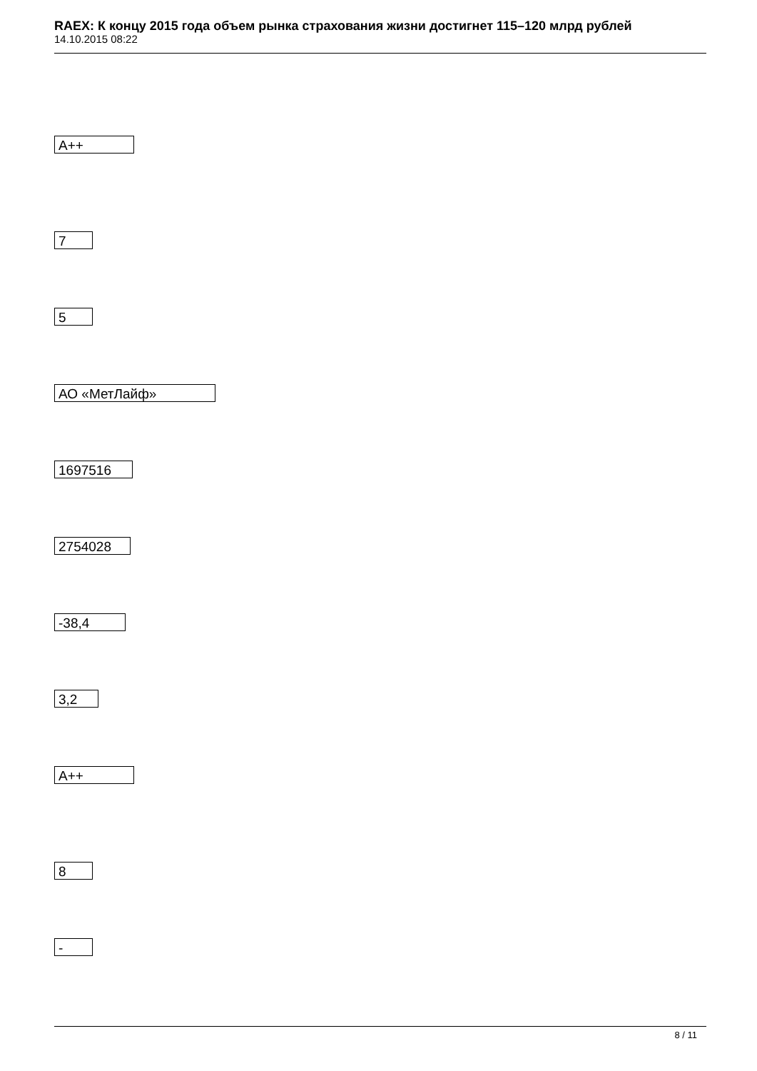RAEX: К концу 2015 года объем рынка страхования жизни достигнет 115–120 млрд рублей
14.10.2015 08:22
A++
7
5
АО «МетЛайф»
1697516
2754028
-38,4
3,2
A++
8
-
8 / 11